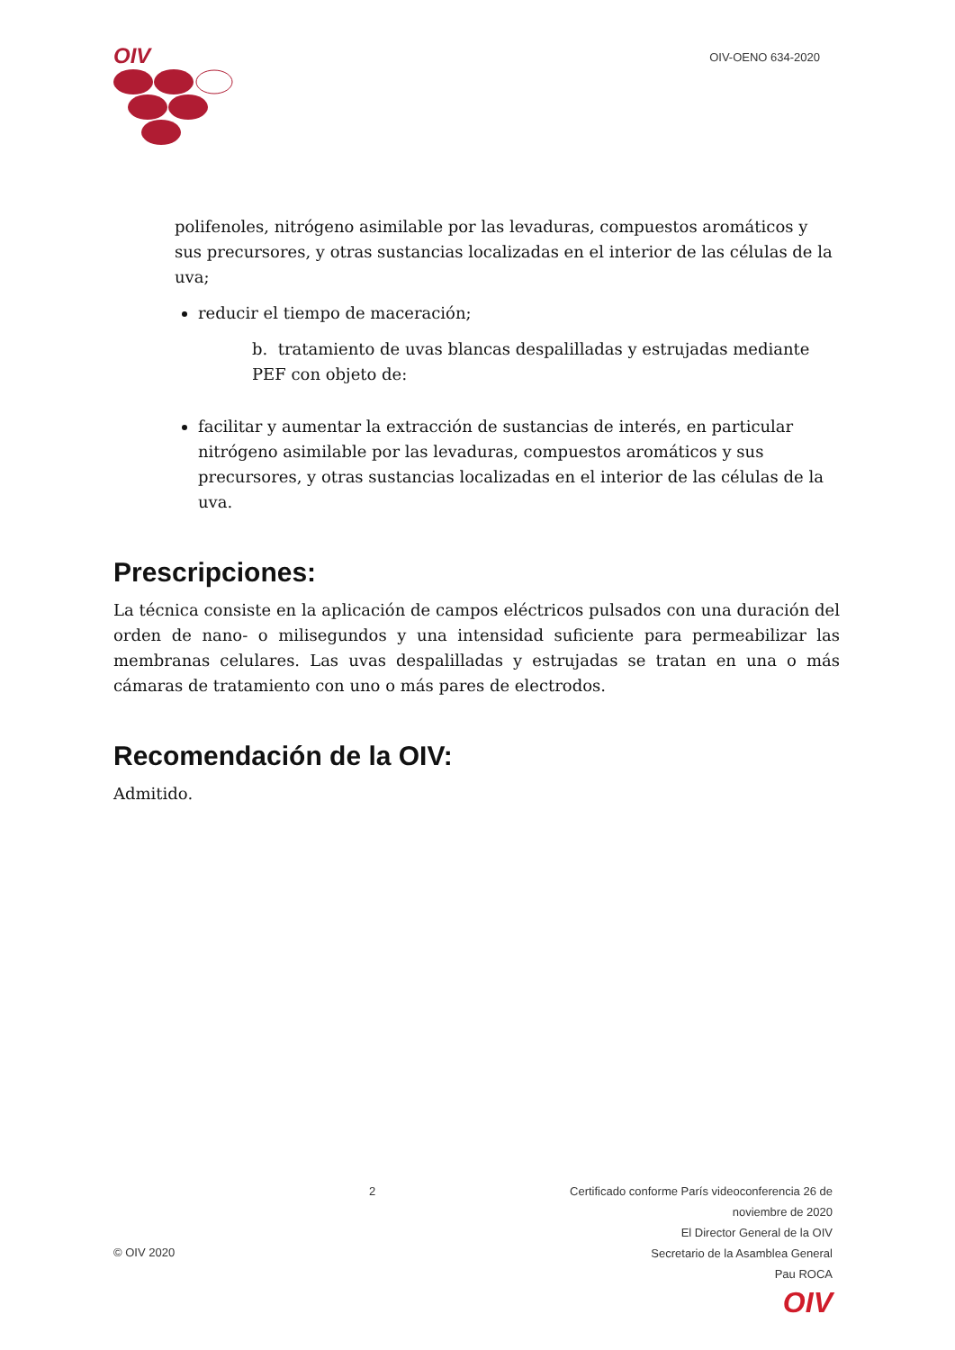OIV
OIV-OENO 634-2020
polifenoles, nitrógeno asimilable por las levaduras, compuestos aromáticos y sus precursores, y otras sustancias localizadas en el interior de las células de la uva;
reducir el tiempo de maceración;
b. tratamiento de uvas blancas despalilladas y estrujadas mediante PEF con objeto de:
facilitar y aumentar la extracción de sustancias de interés, en particular nitrógeno asimilable por las levaduras, compuestos aromáticos y sus precursores, y otras sustancias localizadas en el interior de las células de la uva.
Prescripciones:
La técnica consiste en la aplicación de campos eléctricos pulsados con una duración del orden de nano- o milisegundos y una intensidad suficiente para permeabilizar las membranas celulares. Las uvas despalilladas y estrujadas se tratan en una o más cámaras de tratamiento con uno o más pares de electrodos.
Recomendación de la OIV:
Admitido.
© OIV 2020
2 Certificado conforme París videoconferencia 26 de
noviembre de 2020
El Director General de la OIV
Secretario de la Asamblea General
Pau ROCA
OIV